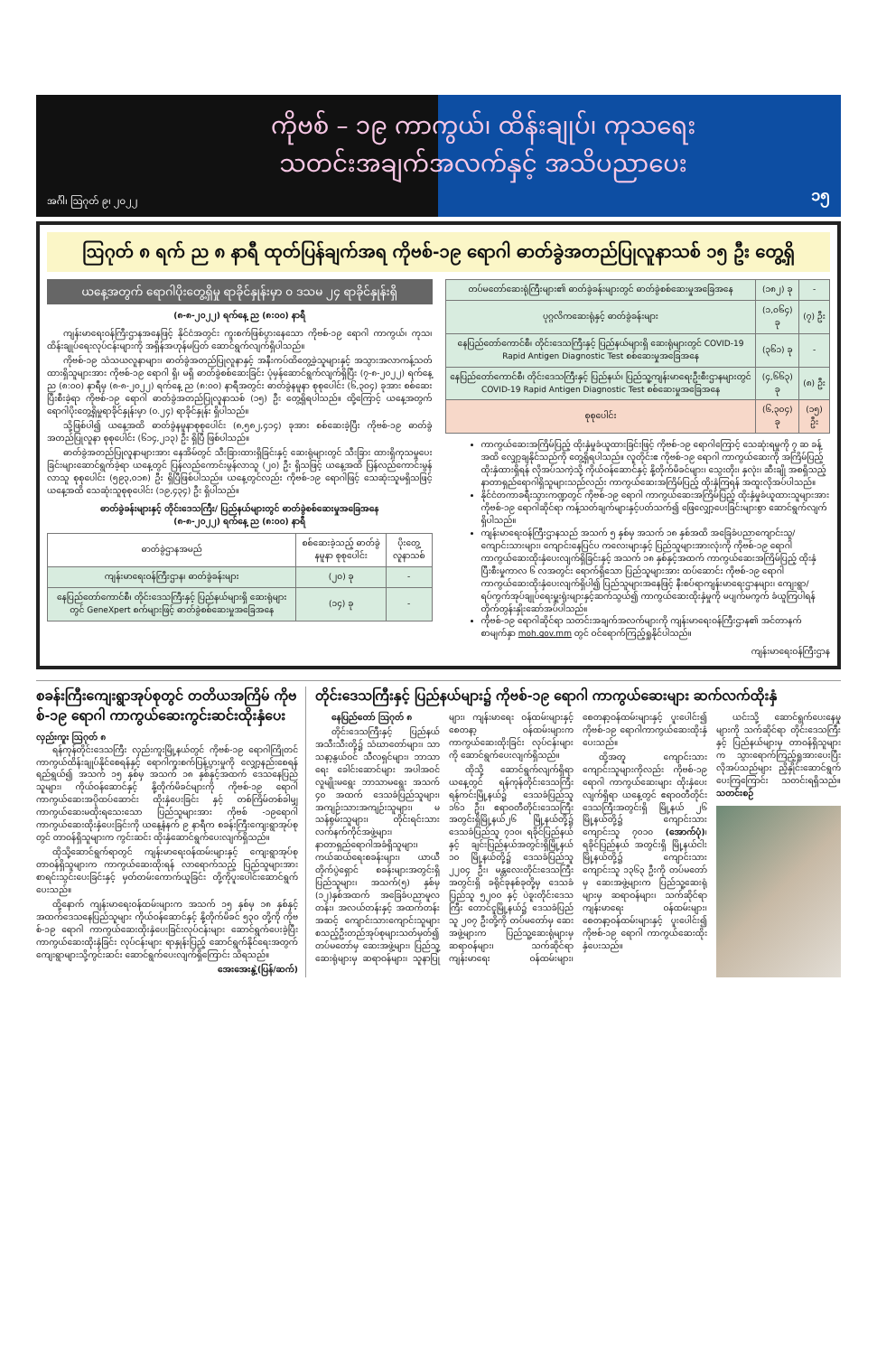အင်္ဂါ၊ ဩဂုတ် ၉၊ ၂၀၂၂
ကိုဗစ် – ၁၉ ကာကွယ်၊ ထိန်းချုပ်၊ ကုသရေး
သတင်းအချက်အလက်နှင့် အသိပညာပေး
၁၅
ဩဂုတ် ၈ ရက် ည ၈ နာရီ ထုတ်ပြန်ချက်အရ ကိုဗစ်-၁၉ ရောဂါ ဓာတ်ခွဲအတည်ပြုလူနာသစ် ၁၅ ဦး တွေ့ရှိ
ယနေ့အတွက် ရောဂါပိုးတွေ့ရှိမှု ရာခိုင်နှုန်းမှာ ၀ ဒသမ ၂၄ ရာခိုင်နှုန်းရှိ
(၈-၈-၂၀၂၂) ရက်နေ့ ည (၈:၀၀) နာရီ
ကျန်းမာရေးဝန်ကြီးဌာနအနေဖြင့် နိုင်ငံအတွင်း ကူးစက်ဖြစ်ပွားနေသော ကိုဗစ်-၁၉ ရောဂါ ကာကွယ်၊ ကုသ၊ ထိန်းချုပ်ရေးလုပ်ငန်းများကို အရှိန်အဟုန်မပြတ် ဆောင်ရွက်လျက်ရှိပါသည်။
ကိုဗစ်-၁၉ သံသယလူနာများ၊ ဓာတ်ခွဲအတည်ပြုလူနာနှင့် အနီးကပ်ထိတွေ့ခဲ့သူများနှင့် အသွားအလာကန့်သတ်ထားရှိသူများအား ကိုဗစ်-၁၉ ရောဂါ ရှိ၊ မရှိ ဓာတ်ခွဲစစ်ဆေးခြင်း ပုံမှန်ဆောင်ရွက်လျက်ရှိပြီး (၇-၈-၂၀၂၂) ရက်နေ့ ည (၈:၀၀) နာရီမှ (၈-၈-၂၀၂၂) ရက်နေ့ ည (၈:၀၀) နာရီအတွင်း ဓာတ်ခွဲနမူနာ စုစုပေါင်း (၆,၃၀၄) ခုအား စစ်ဆေးပြီးစီးခဲ့ရာ ကိုဗစ်-၁၉ ရောဂါ ဓာတ်ခွဲအတည်ပြုလူနာသစ် (၁၅) ဦး တွေ့ရှိရပါသည်။ ထို့ကြောင့် ယနေ့အတွက် ရောဂါပိုးတွေ့ရှိမှုရာခိုင်နှုန်းမှာ (၀.၂၄) ရာခိုင်နှုန်း ရှိပါသည်။
သို့ဖြစ်ပါ၍ ယနေ့အထိ ဓာတ်ခွဲနမူနာစုစုပေါင်း (၈,၅၈၂,၄၁၄) ခုအား စစ်ဆေးခဲ့ပြီး ကိုဗစ်-၁၉ ဓာတ်ခွဲအတည်ပြုလူနာ စုစုပေါင်း (၆၁၄,၂၁၃) ဦး ရှိပြီ ဖြစ်ပါသည်။
ဓာတ်ခွဲအတည်ပြုလူနာများအား နေအိမ်တွင် သီးခြားထားရှိခြင်းနှင့် ဆေးရုံများတွင် သီးခြား ထားရှိကုသမှုပေးခြင်းများဆောင်ရွက်ခဲ့ရာ ယနေ့တွင် ပြန်လည်ကောင်းမွန်လာသူ (၂၀) ဦး ရှိသဖြင့် ယနေ့အထိ ပြန်လည်ကောင်းမွန်လာသူ စုစုပေါင်း (၅၉၃,၀၁၈) ဦး ရှိပြီဖြစ်ပါသည်။ ယနေ့တွင်လည်း ကိုဗစ်-၁၉ ရောဂါဖြင့် သေဆုံးသူမရှိသဖြင့် ယနေ့အထိ သေဆုံးသူစုစုပေါင်း (၁၉,၄၃၄) ဦး ရှိပါသည်။
ဓာတ်ခွဲခန်းများနှင့် တိုင်းဒေသကြီး/ ပြည်နယ်များတွင် ဓာတ်ခွဲစစ်ဆေးမှုအခြေအနေ
(၈-၈-၂၀၂၂) ရက်နေ့ ည (၈:၀၀) နာရီ
| ဓာတ်ခွဲဌာနအမည် | စစ်ဆေးခဲ့သည့် ဓာတ်ခွဲနမူနာ စုစုပေါင်း | ပိုးတွေ့ လူနာသစ် |
| --- | --- | --- |
| ကျန်းမာရေးဝန်ကြီးဌာန၊ ဓာတ်ခွဲခန်းများ | (၂၀) ခု | - |
| နေပြည်တော်ကောင်စီ၊ တိုင်းဒေသကြီးနှင့် ပြည်နယ်များရှိ ဆေးရုံများတွင် GeneXpert စက်များဖြင့် ဓာတ်ခွဲစစ်ဆေးမှုအခြေအနေ | (၁၄) ခု | - |
| တပ်မတော်ဆေးရုံကြီးများ၏ ဓာတ်ခွဲခန်းများတွင် ဓာတ်ခွဲစစ်ဆေးမှုအခြေအနေ | (၁၈၂) ခု | - |
| ပုဂ္ဂလိကဆေးရုံနှင့် ဓာတ်ခွဲခန်းများ | (၁,၀၆၄) ခု | (၇) ဦး |
| နေပြည်တော်ကောင်စီ၊ တိုင်းဒေသကြီးနှင့် ပြည်နယ်များရှိ ဆေးရုံများတွင် COVID-19 Rapid Antigen Diagnostic Test စစ်ဆေးမှုအခြေအနေ | (၃၆၁) ခု | - |
| နေပြည်တော်ကောင်စီ၊ တိုင်းဒေသကြီးနှင့် ပြည်နယ်၊ ပြည်သူ့ကျန်းမာရေးဦးစီးဌာနများတွင် COVID-19 Rapid Antigen Diagnostic Test စစ်ဆေးမှုအခြေအနေ | (၄,၆၆၃) ခု | (၈) ဦး |
| စုစုပေါင်း | (၆,၃၀၄) ခု | (၁၅) ဦး |
ကာကွယ်ဆေးအကြိမ်ပြည့် ထိုးနှံမှုခံယူထားခြင်းဖြင့် ကိုဗစ်-၁၉ ရောဂါကြောင့် သေဆုံးရမှုကို ၇ ဆ ခန့်အထိ လျှော့ချနိုင်သည်ကို တွေ့ရှိရပါသည်။ လူတိုင်းဧ ကိုဗစ်-၁၉ ရောဂါ ကာကွယ်ဆေးကို အကြိမ်ပြည့်ထိုးနှံထားရှိရန် လိုအပ်သကဲ့သို့ ကိုယ်ဝန်ဆောင်နှင့် နို့တိုက်မိခင်များ၊ သွေးတိုး၊ နှလုံး၊ ဆီးချို အစရှိသည့် နာတာရှည်ရောဂါရှိသူများသည်လည်း ကာကွယ်ဆေးအကြိမ်ပြည့် ထိုးနှံကြရန် အထူးလိုအပ်ပါသည်။
နိုင်ငံတကာခရီးသွားကဏ္ဍတွင် ကိုဗစ်-၁၉ ရောဂါ ကာကွယ်ဆေးအကြိမ်ပြည့် ထိုးနှံမှုခံယူထားသူများအား ကိုဗစ်-၁၉ ရောဂါဆိုင်ရာ ကန့်သတ်ချက်များနှင့်ပတ်သက်၍ ဖြေလျှော့ပေးခြင်းများစွာ ဆောင်ရွက်လျက်ရှိပါသည်။
ကျန်းမာရေးဝန်ကြီးဌာနသည် အသက် ၅ နှစ်မှ အသက် ၁၈ နှစ်အထိ အခြေခံပညာကျောင်းသူ/ ကျောင်းသားများ၊ ကျောင်းနေပြင်ပ ကလေးများနှင့် ပြည်သူများအားလုံးကို ကိုဗစ်-၁၉ ရောဂါ ကာကွယ်ဆေးထိုးနှံပေးလျက်ရှိခြင်းနှင့် အသက် ၁၈ နှစ်နှင့်အထက် ကာကွယ်ဆေးအကြိမ်ပြည့် ထိုးနှံပြီးစီးမှုကာလ ၆ လအတွင်း ရောက်ရှိသော ပြည်သူများအား ထပ်ဆောင်း ကိုဗစ်-၁၉ ရောဂါ ကာကွယ်ဆေးထိုးနှံပေးလျက်ရှိပါ၍ ပြည်သူများအနေဖြင့် နီးစပ်ရာကျန်းမာရေးဌာနများ၊ ကျေးရွာ/ ရပ်ကွက်အုပ်ချုပ်ရေးမှူးရုံးများနှင့်ဆက်သွယ်၍ ကာကွယ်ဆေးထိုးနှံမှုကို မပျက်မကွက် ခံယူကြပါရန် တိုက်တွန်းနှိုးဆော်အပ်ပါသည်။
ကိုဗစ်-၁၉ ရောဂါဆိုင်ရာ သတင်းအချက်အလက်များကို ကျန်းမာရေးဝန်ကြီးဌာန၏ အင်တာနက် စာမျက်နှာ moh.gov.mm တွင် ဝင်ရောက်ကြည့်ရှုနိုင်ပါသည်။
ကျန်းမာရေးဝန်ကြီးဌာန
စခန်းကြီးကျေးရွာအုပ်စုတွင် တတိယအကြိမ် ကိုဗစ်-၁၉ ရောဂါ ကာကွယ်ဆေးကွင်းဆင်းထိုးနှံပေး
လှည်းကူး ဩဂုတ် ၈
ရန်ကုန်တိုင်းဒေသကြီး လှည်းကူးမြို့နယ်တွင် ကိုဗစ်-၁၉ ရောဂါကြိုတင်ကာကွယ်ထိန်းချုပ်နိုင်စေရန်နှင့် ရောဂါကူးစက်ပြန့်ပွားမှုကို လျှော့နည်းစေရန်ရည်ရွယ်၍ အသက် ၁၅ နှစ်မှ အသက် ၁၈ နှစ်နှင့်အထက် ဒေသနေပြည်သူများ၊ ကိုယ်ဝန်ဆောင်နှင့် နို့တိုက်မိခင်များကို ကိုဗစ်-၁၉ ရောဂါ ကာကွယ်ဆေးအပိုထပ်ဆောင်း ထိုးနှံပေးခြင်း နှင့် တစ်ကြိမ်တစ်ခါမျှ ကာကွယ်ဆေးမထိုးရသေးသော ပြည်သူများအား ကိုဗစ် -၁၉ရောဂါ ကာကွယ်ဆေးထိုးနှံပေးခြင်းကို ယနေ့နံနက် ၉ နာရီက စခန်းကြီးကျေးရွာအုပ်စုတွင် တာဝန်ရှိသူများက ကွင်းဆင်း ထိုးနှံဆောင်ရွက်ပေးလျက်ရှိသည်။
ထိုသို့ဆောင်ရွက်ရာတွင် ကျန်းမာရေးဝန်ထမ်းများနှင့် ကျေးရွာအုပ်စုတာဝန်ရှိသူများက ကာကွယ်ဆေးထိုးရန် လာရောက်သည့် ပြည်သူများအား စာရင်းသွင်းပေးခြင်းနှင့် မှတ်တမ်းကောက်ယူခြင်း တို့ကိုပူးပေါင်းဆောင်ရွက်ပေးသည်။
ထို့နောက် ကျန်းမာရေးဝန်ထမ်းများက အသက် ၁၅ နှစ်မှ ၁၈ နှစ်နှင့် အထက်ဒေသနေပြည်သူများ ကိုယ်ဝန်ဆောင်နှင့် နို့တိုက်မိခင် ၅၃၀ တို့ကို ကိုဗစ်-၁၉ ရောဂါ ကာကွယ်ဆေးထိုးနှံပေးခြင်းလုပ်ငန်းများ ဆောင်ရွက်ပေးခဲ့ပြီး ကာကွယ်ဆေးထိုးနှံခြင်း လုပ်ငန်းများ ရာနှုန်းပြည့် ဆောင်ရွက်နိုင်ရေးအတွက် ကျေးရွာများသို့ကွင်းဆင်း ဆောင်ရွက်ပေးလျက်ရှိကြောင်း သိရသည်။
အေးအေးနွဲ့(ပြန်/ဆက်)
တိုင်းဒေသကြီးနှင့် ပြည်နယ်များ၌ ကိုဗစ်-၁၉ ရောဂါ ကာကွယ်ဆေးများ ဆက်လက်ထိုးနှံ
နေပြည်တော် ဩဂုတ် ၈
တိုင်းဒေသကြီးနှင့် ပြည်နယ်အသီးသီးတို့၌ သံဃာတော်များ၊ သာသနာ့နွယ်ဝင် သီလရှင်များ၊ ဘာသာရေး ခေါင်းဆောင်များ အပါအဝင် လူမျိုးမရွေး ဘာသာမရွေး အသက် ၄၀ အထက် ဒေသခံပြည်သူများ၊ အကျဉ်းသားအကျဉ်းသူများ၊ မသန်စွမ်းသူများ၊ တိုင်းရင်းသားလက်နက်ကိုင်အဖွဲ့များ၊ နာတာရှည်ရောဂါအခံရှိသူများ၊ ကယ်ဆယ်ရေးစခန်းများ၊ ယာယီတိုက်ပွဲရှောင် စခန်းများအတွင်းရှိပြည်သူများ၊ အသက်(၅) နှစ်မှ (၁၂)နှစ်အထက် အခြေခံပညာမူလတန်း၊ အလယ်တန်းနှင့် အထက်တန်းအဆင့် ကျောင်းသားကျောင်းသူများ စသည့်ဦးတည်အုပ်စုများသတ်မှတ်၍ တပ်မတော်မှ ဆေးအဖွဲ့များ၊ ပြည်သူ့ဆေးရုံများမှ ဆရာဝန်များ၊ သူနာပြုများ၊ ကျန်းမာရေး ဝန်ထမ်းများနှင့် စေတနာ့ ဝန်ထမ်းများက ကာကွယ်ဆေးထိုးခြင်း လုပ်ငန်းများကို ဆောင်ရွက်ပေးလျက်ရှိသည်။
ထိုသို့ ဆောင်ရွက်လျက်ရှိရာ ယနေ့တွင် ရန်ကုန်တိုင်းဒေသကြီး ရန်ကင်းမြို့နယ်၌ ဒေသခံပြည်သူ ၁၆၁ ဦး၊ ဧရာဝတီတိုင်းဒေသကြီး အတွင်းရှိမြို့နယ်၂၆ မြို့နယ်တို့၌ ဒေသခံပြည်သူ ၇၁၀၊ ရခိုင်ပြည်နယ်နှင့် ချင်းပြည်နယ်အတွင်းရှိမြို့နယ် ၁၀ မြို့နယ်တို့၌ ဒေသခံပြည်သူ ၂၂၀၄ ဦး၊ မန္တလေးတိုင်းဒေသကြီးအတွင်းရှိ ခရိုင်ခုနစ်ခုတို့မှ ဒေသခံပြည်သူ ၅၂၀၀ နှင့် ပဲခူးတိုင်းဒေသကြီး တောင်ငူမြို့နယ်၌ ဒေသခံပြည်သူ ၂၀၇ ဦးတို့ကို တပ်မတော်မှ ဆေးအဖွဲ့များက ပြည်သူ့ဆေးရုံများမှ ဆရာဝန်များ၊ သက်ဆိုင်ရာ ကျန်းမာရေး ဝန်ထမ်းများ၊ စေတနာ့ဝန်ထမ်းများနှင့် ပူးပေါင်း၍ ကိုဗစ်-၁၉ ရောဂါကာကွယ်ဆေးထိုးနှံပေးသည်။
ထို့အတူ ကျောင်းသားကျောင်းသူများကိုလည်း ကိုဗစ်-၁၉ ရောဂါ ကာကွယ်ဆေးများ ထိုးနှံပေးလျက်ရှိရာ ယနေ့တွင် ဧရာဝတီတိုင်း ဒေသကြီးအတွင်းရှိ မြို့နယ် ၂၆ မြို့နယ်တို့၌ ကျောင်းသား ကျောင်းသူ ၇၀၁၀ (အောက်ပုံ)၊ ရခိုင်ပြည်နယ် အတွင်းရှိ မြို့နယ်ငါးမြို့နယ်တို့၌ ကျောင်းသား ကျောင်းသူ ၁၃၆၃ ဦးကို တပ်မတော်မှ ဆေးအဖွဲ့များက ပြည်သူ့ဆေးရုံများမှ ဆရာဝန်များ၊ သက်ဆိုင်ရာ ကျန်းမာရေး ဝန်ထမ်းများ၊ စေတနာ့ဝန်ထမ်းများနှင့် ပူးပေါင်း၍ ကိုဗစ်-၁၉ ရောဂါ ကာကွယ်ဆေးထိုးနှံပေးသည်။
ယင်းသို့ ဆောင်ရွက်ပေးနေမှုများကို သက်ဆိုင်ရာ တိုင်းဒေသကြီးနှင့် ပြည်နယ်များမှ တာဝန်ရှိသူများက သွားရောက်ကြည့်ရှုအားပေးပြီး လိုအပ်သည်များ ညှိနှိုင်းဆောင်ရွက်ပေးကြကြောင်း သတင်းရရှိသည်။ သတင်းစဉ်